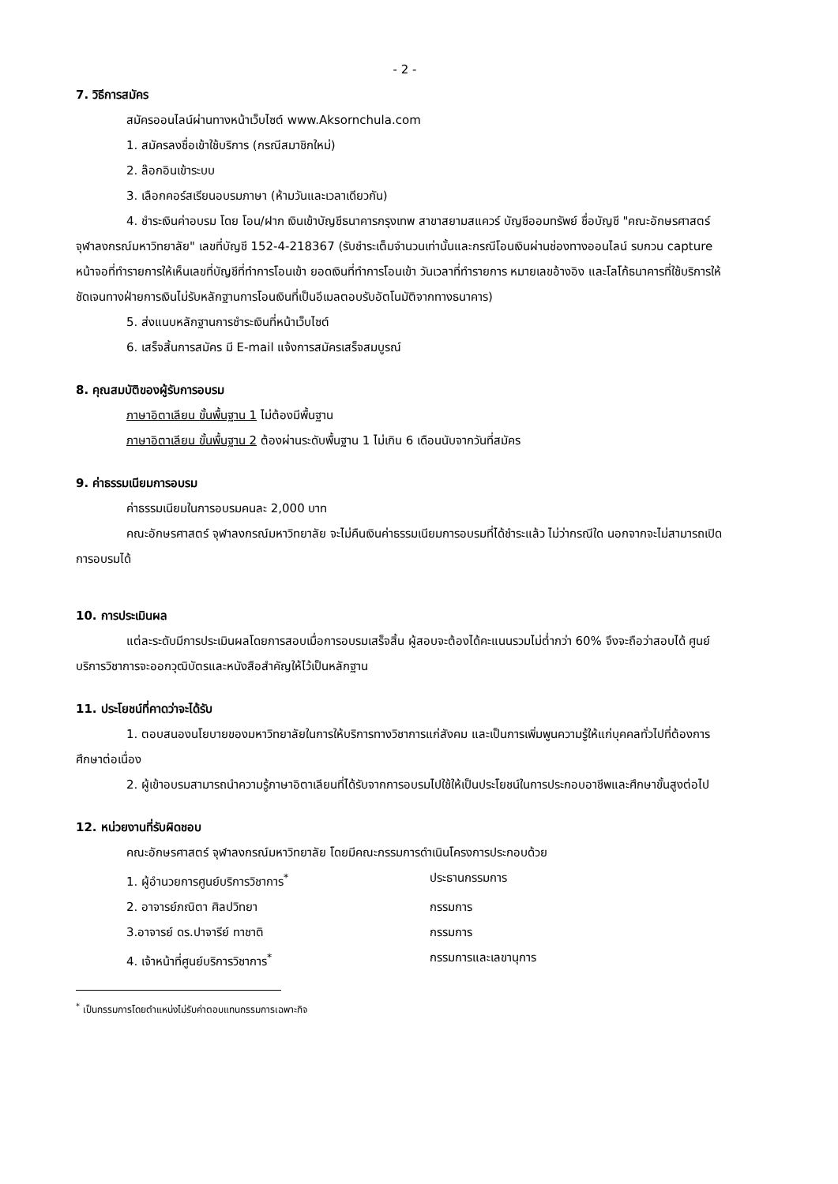- 2 -
7. วิธีการสมัคร
สมัครออนไลน์ผ่านทางหน้าเว็บไซต์ www.Aksornchula.com
1. สมัครลงชื่อเข้าใช้บริการ (กรณีสมาชิกใหม่)
2. ล๊อกอินเข้าระบบ
3. เลือกคอร์สเรียนอบรมภาษา (ห้ามวันและเวลาเดียวกัน)
4. ชำระเงินค่าอบรม โดย โอน/ฝาก เงินเข้าบัญชีธนาคารกรุงเทพ สาขาสยามสแควร์ บัญชีออมทรัพย์ ชื่อบัญชี "คณะอักษรศาสตร์ จุฬาลงกรณ์มหาวิทยาลัย" เลขที่บัญชี 152-4-218367 (รับชำระเต็มจำนวนเท่านั้นและกรณีโอนเงินผ่านช่องทางออนไลน์ รบกวน capture หน้าจอที่ทำรายการให้เห็นเลขที่บัญชีที่ทำการโอนเข้า ยอดเงินที่ทำการโอนเข้า วันเวลาที่ทำรายการ หมายเลขอ้างอิง และโลโก้ธนาคารที่ใช้บริการให้ชัดเจนทางฝ่ายการเงินไม่รับหลักฐานการโอนเงินที่เป็นอีเมลตอบรับอัตโนมัติจากทางธนาคาร)
5. ส่งแนบหลักฐานการชำระเงินที่หน้าเว็บไซต์
6. เสร็จสิ้นการสมัคร มี E-mail แจ้งการสมัครเสร็จสมบูรณ์
8. คุณสมบัติของผู้รับการอบรม
ภาษาอิตาเลียน ขั้นพื้นฐาน 1 ไม่ต้องมีพื้นฐาน
ภาษาอิตาเลียน ขั้นพื้นฐาน 2 ต้องผ่านระดับพื้นฐาน 1 ไม่เกิน 6 เดือนนับจากวันที่สมัคร
9. ค่าธรรมเนียมการอบรม
ค่าธรรมเนียมในการอบรมคนละ 2,000 บาท
คณะอักษรศาสตร์ จุฬาลงกรณ์มหาวิทยาลัย จะไม่คืนเงินค่าธรรมเนียมการอบรมที่ได้ชำระแล้ว ไม่ว่ากรณีใด นอกจากจะไม่สามารถเปิดการอบรมได้
10. การประเมินผล
แต่ละระดับมีการประเมินผลโดยการสอบเมื่อการอบรมเสร็จสิ้น ผู้สอบจะต้องได้คะแนนรวมไม่ต่ำกว่า 60% จึงจะถือว่าสอบได้ ศูนย์บริการวิชาการจะออกวุฒิบัตรและหนังสือสำคัญให้ไว้เป็นหลักฐาน
11. ประโยชน์ที่คาดว่าจะได้รับ
1. ตอบสนองนโยบายของมหาวิทยาลัยในการให้บริการทางวิชาการแก่สังคม และเป็นการเพิ่มพูนความรู้ให้แก่บุคคลทั่วไปที่ต้องการศึกษาต่อเนื่อง
2. ผู้เข้าอบรมสามารถนำความรู้ภาษาอิตาเลียนที่ได้รับจากการอบรมไปใช้ให้เป็นประโยชน์ในการประกอบอาชีพและศึกษาขั้นสูงต่อไป
12. หน่วยงานที่รับผิดชอบ
คณะอักษรศาสตร์ จุฬาลงกรณ์มหาวิทยาลัย โดยมีคณะกรรมการดำเนินโครงการประกอบด้วย
1. ผู้อำนวยการศูนย์บริการวิชาการ<sup>*</sup> ประธานกรรมการ
2. อาจารย์ภณิตา ศิลปวิทยา กรรมการ
3.อาจารย์ ดร.ปาจารีย์ ทาชาติ กรรมการ
4. เจ้าหน้าที่ศูนย์บริการวิชาการ<sup>*</sup> กรรมการและเลขานุการ
<sup>*</sup> เป็นกรรมการโดยตำแหน่งไม่รับค่าตอบแทนกรรมการเฉพาะกิจ